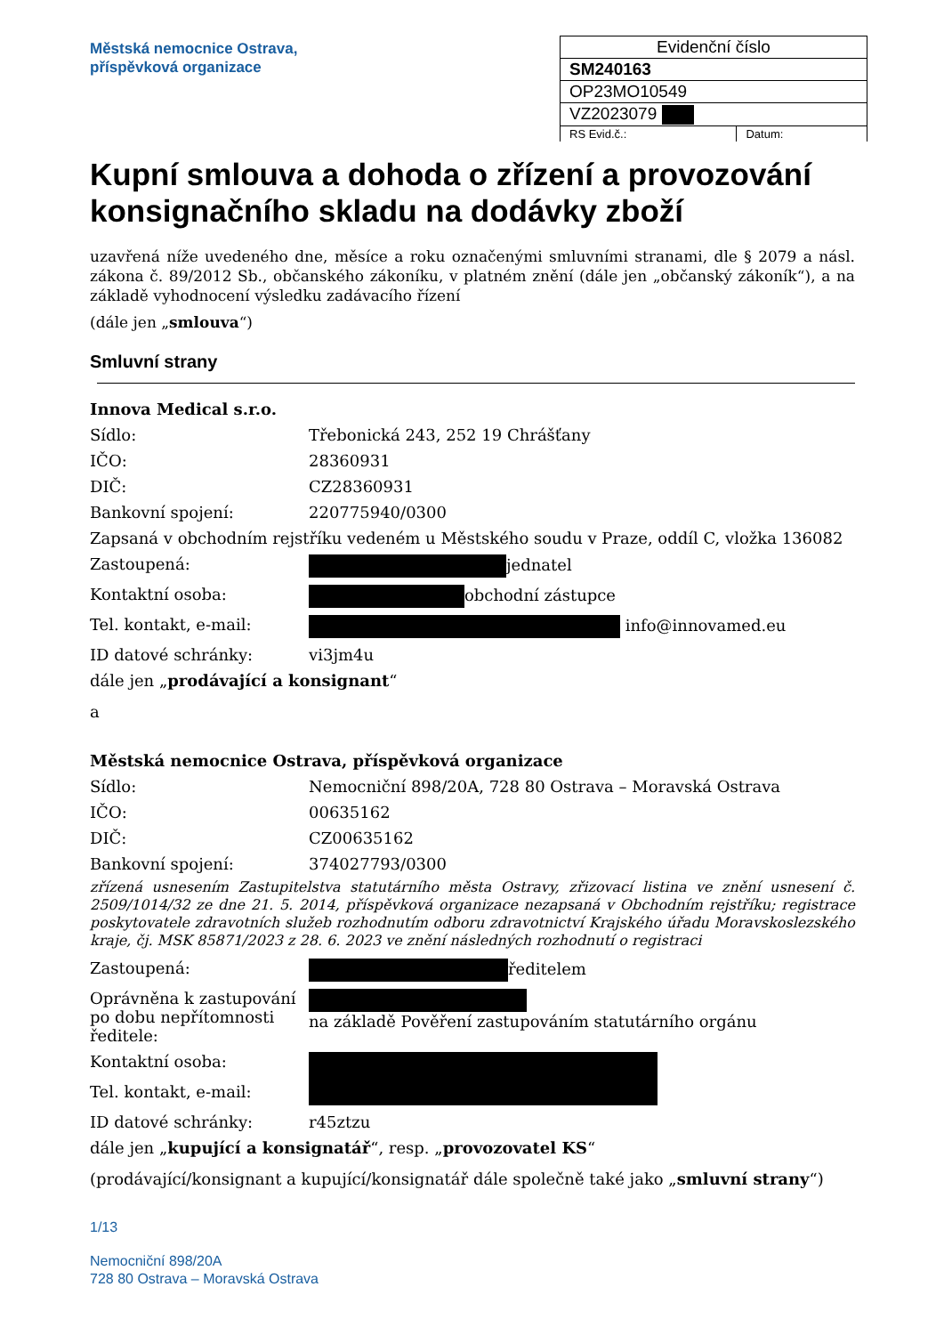Městská nemocnice Ostrava,
příspěvková organizace
| Evidenční číslo | |
| SM240163 | |
| OP23MO10549 | |
| VZ2023079 | |
| RS Evid.č.: | Datum: |
Kupní smlouva a dohoda o zřízení a provozování konsignačního skladu na dodávky zboží
uzavřená níže uvedeného dne, měsíce a roku označenými smluvními stranami, dle § 2079 a násl. zákona č. 89/2012 Sb., občanského zákoníku, v platném znění (dále jen „občanský zákoník“), a na základě vyhodnocení výsledku zadávacího řízení
(dále jen „smlouva“)
Smluvní strany
| Innova Medical s.r.o. | |
| Sídlo: | Třebonická 243, 252 19 Chrášťany |
| IČO: | 28360931 |
| DIČ: | CZ28360931 |
| Bankovní spojení: | 220775940/0300 |
| Zapsaná v obchodním rejstříku vedeném u Městského soudu v Praze, oddíl C, vložka 136082 | |
| Zastoupená: | jednatel |
| Kontaktní osoba: | obchodní zástupce |
| Tel. kontakt, e-mail: | info@innovamed.eu |
| ID datové schránky: | vi3jm4u |
| dále jen „ prodávající a konsignant “ | |
| a | |
| Městská nemocnice Ostrava, příspěvková organizace | |
| Sídlo: | Nemocniční 898/20A, 728 80 Ostrava – Moravská Ostrava |
| IČO: | 00635162 |
| DIČ: | CZ00635162 |
| Bankovní spojení: | 374027793/0300 |
zřízená usnesením Zastupitelstva statutárního města Ostravy, zřizovací listina ve znění usnesení č. 2509/1014/32 ze dne 21. 5. 2014, příspěvková organizace nezapsaná v Obchodním rejstříku; registrace poskytovatele zdravotních služeb rozhodnutím odboru zdravotnictví Krajského úřadu Moravskoslezského kraje, čj. MSK 85871/2023 z 28. 6. 2023 ve znění následných rozhodnutí o registraci
| Zastoupená: | ředitelem |
| Oprávněna k zastupování po dobu nepřítomnosti ředitele: | na základě Pověření zastupováním statutárního orgánu |
| Kontaktní osoba: | |
| Tel. kontakt, e-mail: | |
| ID datové schránky: | r45ztzu |
| dále jen „ kupující a konsignatář “, resp. „ provozovatel KS “ | |
| (prodávající/konsignant a kupující/konsignatář dále společně také jako „ smluvní strany “) | |
1/13
Nemocniční 898/20A
728 80 Ostrava – Moravská Ostrava